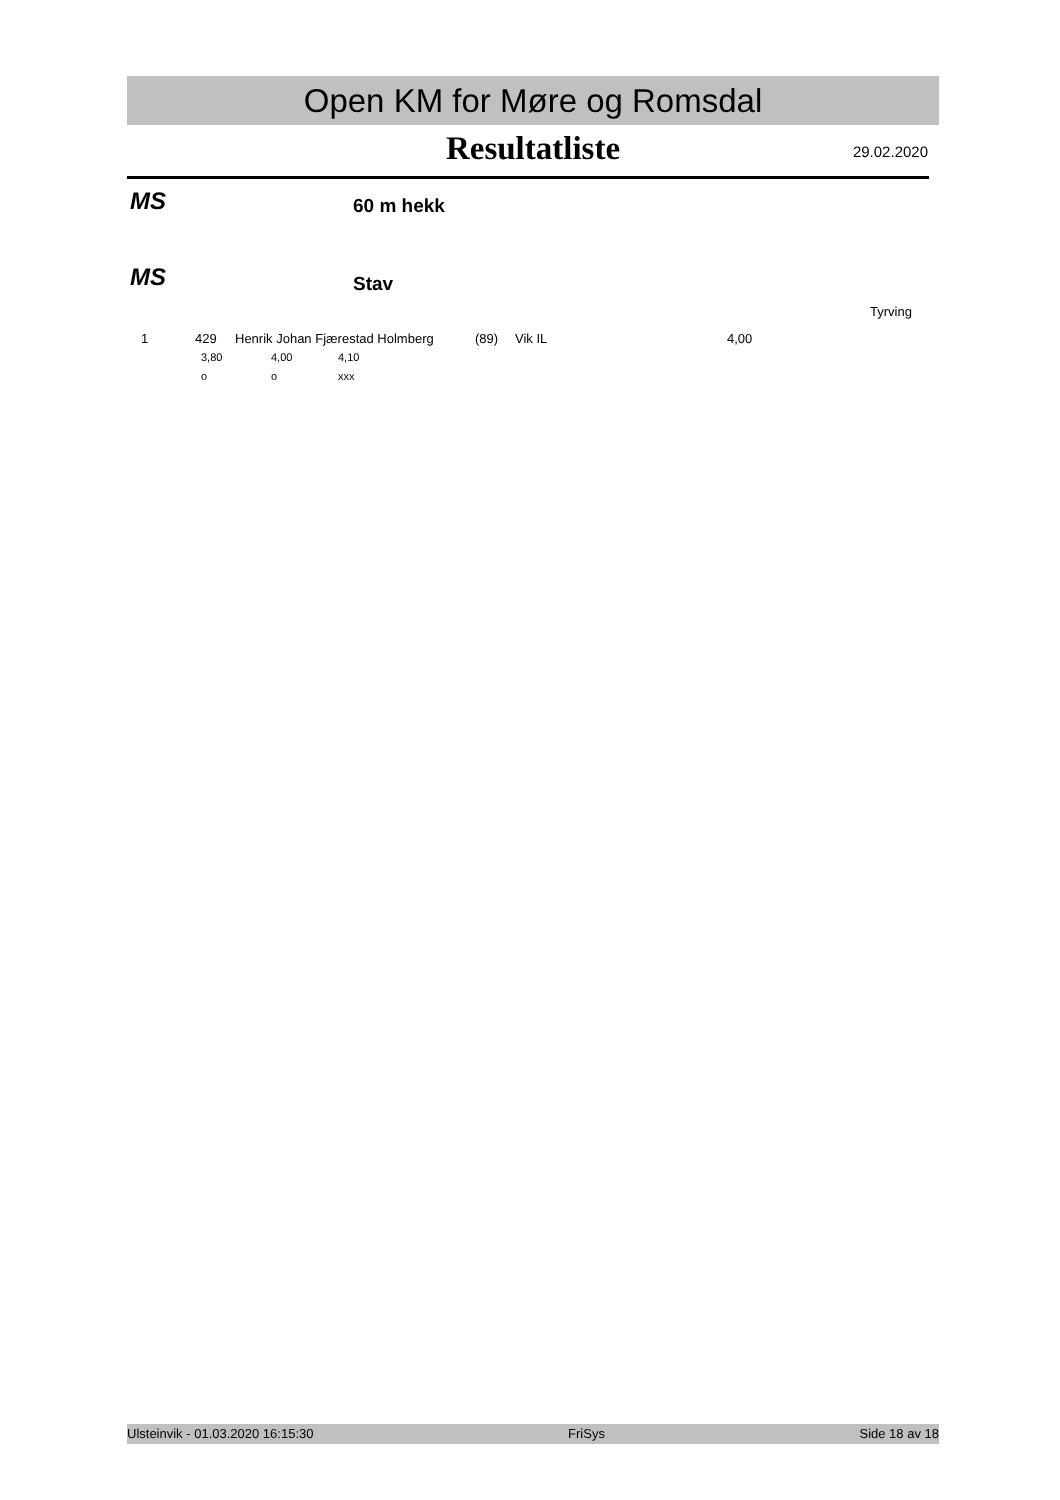Open KM for Møre og Romsdal
Resultatliste 29.02.2020
MS 60 m hekk
MS Stav
Tyrving
| 1 | 429 | Henrik Johan Fjærestad Holmberg | (89) | Vik IL | 4,00 |
| 3,80 | 4,00 | 4,10 |
| o | o | xxx |
Ulsteinvik - 01.03.2020 16:15:30 FriSys Side 18 av 18